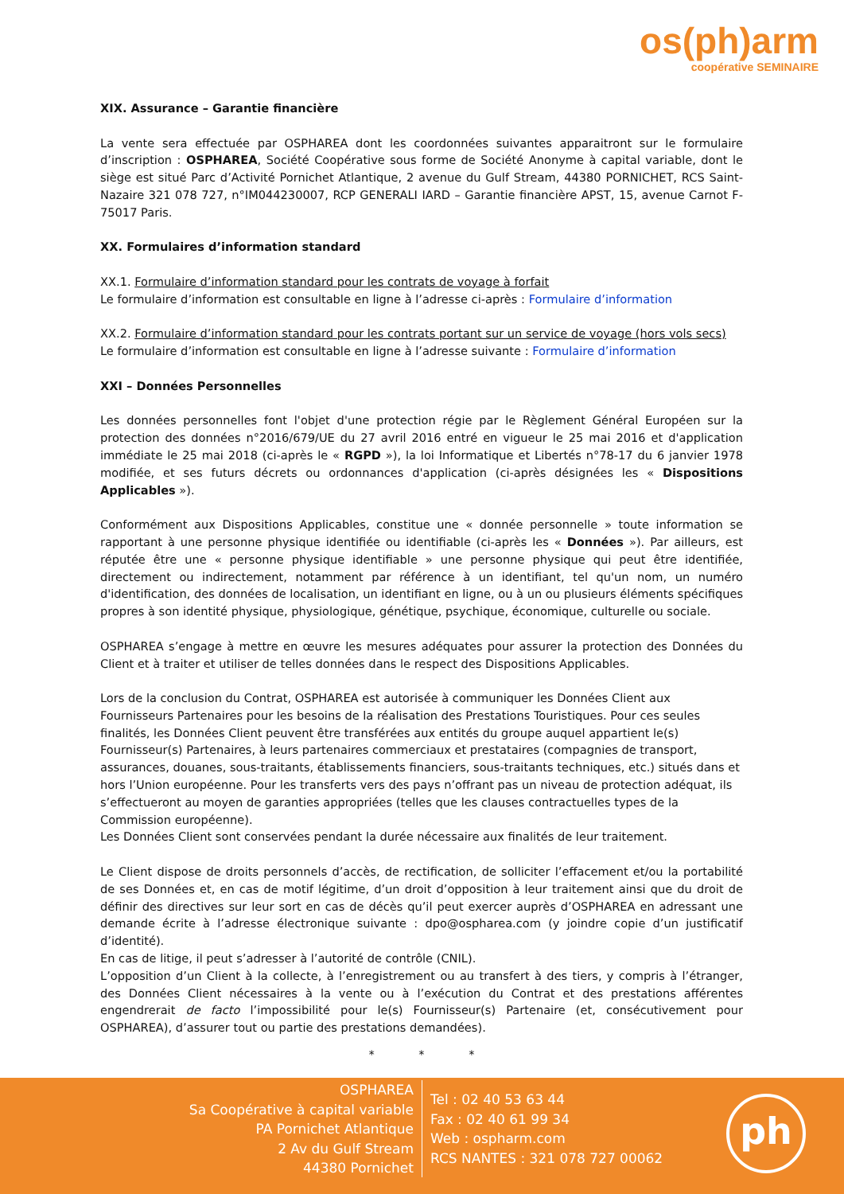os(ph)arm
coopérative SEMINAIRE
XIX. Assurance – Garantie financière
La vente sera effectuée par OSPHAREA dont les coordonnées suivantes apparaitront sur le formulaire d’inscription : OSPHAREA, Société Coopérative sous forme de Société Anonyme à capital variable, dont le siège est situé Parc d’Activité Pornichet Atlantique, 2 avenue du Gulf Stream, 44380 PORNICHET, RCS Saint-Nazaire 321 078 727, n°IM044230007, RCP GENERALI IARD – Garantie financière APST, 15, avenue Carnot F-75017 Paris.
XX. Formulaires d’information standard
XX.1. Formulaire d’information standard pour les contrats de voyage à forfait
Le formulaire d’information est consultable en ligne à l’adresse ci-après : Formulaire d’information
XX.2. Formulaire d’information standard pour les contrats portant sur un service de voyage (hors vols secs)
Le formulaire d’information est consultable en ligne à l’adresse suivante : Formulaire d’information
XXI – Données Personnelles
Les données personnelles font l'objet d'une protection régie par le Règlement Général Européen sur la protection des données n°2016/679/UE du 27 avril 2016 entré en vigueur le 25 mai 2016 et d'application immédiate le 25 mai 2018 (ci-après le « RGPD »), la loi Informatique et Libertés n°78-17 du 6 janvier 1978 modifiée, et ses futurs décrets ou ordonnances d'application (ci-après désignées les « Dispositions Applicables »).
Conformément aux Dispositions Applicables, constitue une « donnée personnelle » toute information se rapportant à une personne physique identifiée ou identifiable (ci-après les « Données »). Par ailleurs, est réputée être une « personne physique identifiable » une personne physique qui peut être identifiée, directement ou indirectement, notamment par référence à un identifiant, tel qu'un nom, un numéro d'identification, des données de localisation, un identifiant en ligne, ou à un ou plusieurs éléments spécifiques propres à son identité physique, physiologique, génétique, psychique, économique, culturelle ou sociale.
OSPHAREA s’engage à mettre en œuvre les mesures adéquates pour assurer la protection des Données du Client et à traiter et utiliser de telles données dans le respect des Dispositions Applicables.
Lors de la conclusion du Contrat, OSPHAREA est autorisée à communiquer les Données Client aux Fournisseurs Partenaires pour les besoins de la réalisation des Prestations Touristiques. Pour ces seules finalités, les Données Client peuvent être transférées aux entités du groupe auquel appartient le(s) Fournisseur(s) Partenaires, à leurs partenaires commerciaux et prestataires (compagnies de transport, assurances, douanes, sous-traitants, établissements financiers, sous-traitants techniques, etc.) situés dans et hors l’Union européenne. Pour les transferts vers des pays n’offrant pas un niveau de protection adéquat, ils s’effectueront au moyen de garanties appropriées (telles que les clauses contractuelles types de la Commission européenne).
Les Données Client sont conservées pendant la durée nécessaire aux finalités de leur traitement.
Le Client dispose de droits personnels d’accès, de rectification, de solliciter l’effacement et/ou la portabilité de ses Données et, en cas de motif légitime, d’un droit d’opposition à leur traitement ainsi que du droit de définir des directives sur leur sort en cas de décès qu’il peut exercer auprès d’OSPHAREA en adressant une demande écrite à l’adresse électronique suivante : dpo@osphareа.com (y joindre copie d’un justificatif d’identité).
En cas de litige, il peut s’adresser à l’autorité de contrôle (CNIL).
L’opposition d’un Client à la collecte, à l’enregistrement ou au transfert à des tiers, y compris à l’étranger, des Données Client nécessaires à la vente ou à l’exécution du Contrat et des prestations afférentes engendrerait de facto l’impossibilité pour le(s) Fournisseur(s) Partenaire (et, consécutivement pour OSPHAREA), d’assurer tout ou partie des prestations demandées).
* * *
OSPHAREA
Sa Coopérative à capital variable
PA Pornichet Atlantique
2 Av du Gulf Stream
44380 Pornichet
Tel : 02 40 53 63 44
Fax : 02 40 61 99 34
Web : ospharm.com
RCS NANTES : 321 078 727 00062
ph